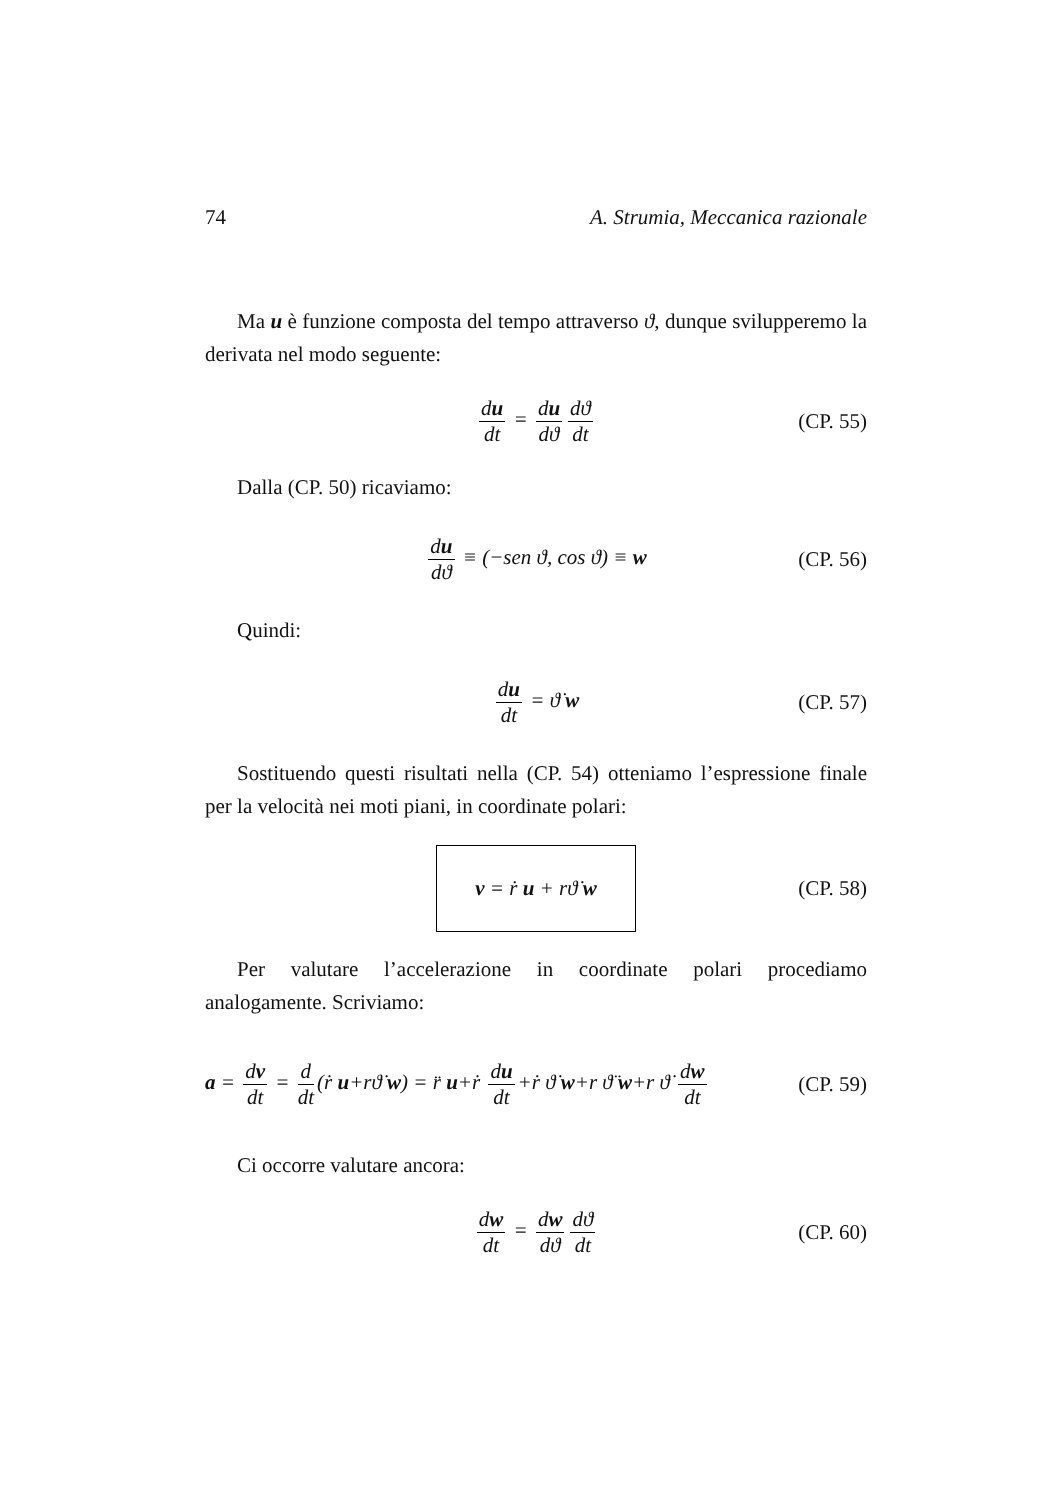74 A. Strumia, Meccanica razionale
Ma u è funzione composta del tempo attraverso ϑ, dunque svilupperemo la derivata nel modo seguente:
du dt = du dϑ dϑ dt
(CP. 55)
Dalla (CP. 50) ricaviamo:
du dϑ ≡ (−sen ϑ, cos ϑ) ≡ w
(CP. 56)
Quindi:
du dt = ϑ̇ w
(CP. 57)
Sostituendo questi risultati nella (CP. 54) otteniamo l’espressione finale per la velocità nei moti piani, in coordinate polari:
v = ṙ u + rϑ̇ w
(CP. 58)
Per valutare l’accelerazione in coordinate polari procediamo analogamente. Scriviamo:
a = dv dt = d dt (ṙ u+rϑ̇ w) = r̈ u+ṙ du dt +ṙ ϑ̇ w+r ϑ̈ w+r ϑ̇ dw dt
(CP. 59)
Ci occorre valutare ancora:
dw dt = dw dϑ dϑ dt
(CP. 60)